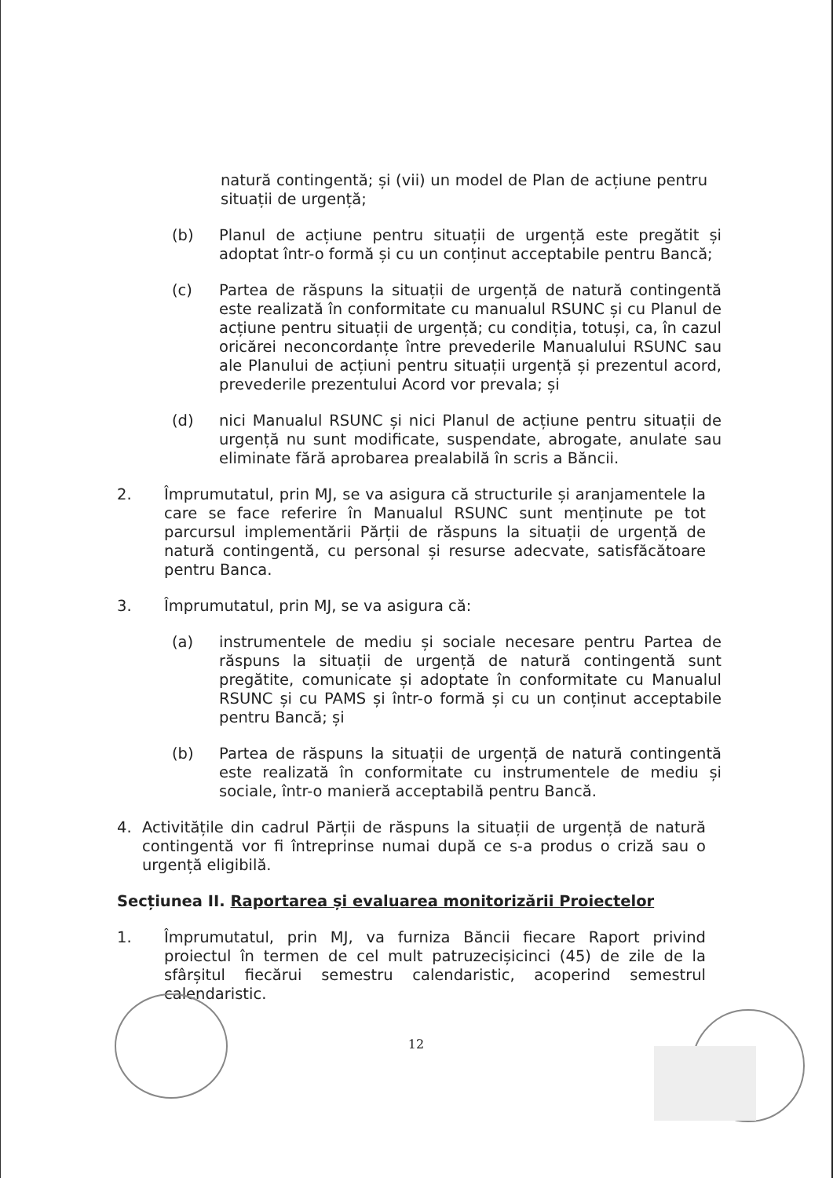natură contingentă; și (vii) un model de Plan de acțiune pentru situații de urgență;
(b) Planul de acțiune pentru situații de urgență este pregătit și adoptat într-o formă și cu un conținut acceptabile pentru Bancă;
(c) Partea de răspuns la situații de urgență de natură contingentă este realizată în conformitate cu manualul RSUNC și cu Planul de acțiune pentru situații de urgență; cu condiția, totuși, ca, în cazul oricărei neconcordanțe între prevederile Manualului RSUNC sau ale Planului de acțiuni pentru situații urgență și prezentul acord, prevederile prezentului Acord vor prevala; și
(d) nici Manualul RSUNC și nici Planul de acțiune pentru situații de urgență nu sunt modificate, suspendate, abrogate, anulate sau eliminate fără aprobarea prealabilă în scris a Băncii.
2. Împrumutatul, prin MJ, se va asigura că structurile și aranjamentele la care se face referire în Manualul RSUNC sunt menținute pe tot parcursul implementării Părții de răspuns la situații de urgență de natură contingentă, cu personal și resurse adecvate, satisfăcătoare pentru Banca.
3. Împrumutatul, prin MJ, se va asigura că:
(a) instrumentele de mediu și sociale necesare pentru Partea de răspuns la situații de urgență de natură contingentă sunt pregătite, comunicate și adoptate în conformitate cu Manualul RSUNC și cu PAMS și într-o formă și cu un conținut acceptabile pentru Bancă; și
(b) Partea de răspuns la situații de urgență de natură contingentă este realizată în conformitate cu instrumentele de mediu și sociale, într-o manieră acceptabilă pentru Bancă.
4. Activitățile din cadrul Părții de răspuns la situații de urgență de natură contingentă vor fi întreprinse numai după ce s-a produs o criză sau o urgență eligibilă.
Secțiunea II. Raportarea și evaluarea monitorizării Proiectelor
1. Împrumutatul, prin MJ, va furniza Băncii fiecare Raport privind proiectul în termen de cel mult patruzecișicinci (45) de zile de la sfârșitul fiecărui semestru calendaristic, acoperind semestrul calendaristic.
12